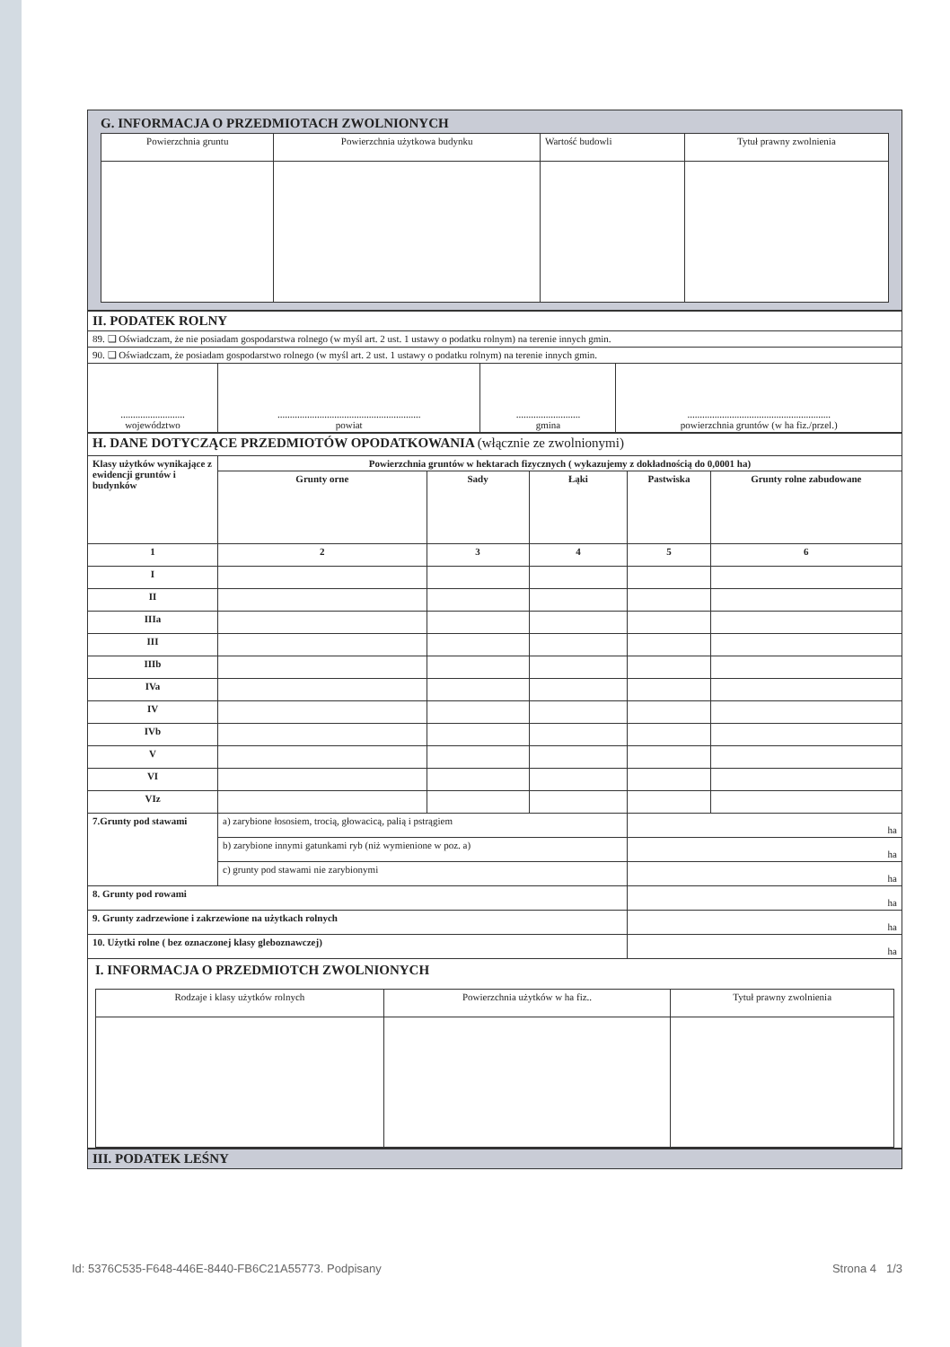G. INFORMACJA O PRZEDMIOTACH ZWOLNIONYCH
| Powierzchnia gruntu | Powierzchnia użytkowa budynku | Wartość budowli | Tytuł prawny zwolnienia |
| II. PODATEK ROLNY | | | |
| 89. ❑ Oświadczam, że nie posiadam gospodarstwa rolnego (w myśl art. 2 ust. 1 ustawy o podatku rolnym) na terenie innych gmin. | | | |
| 90. ❑ Oświadczam, że posiadam gospodarstwo rolnego (w myśl art. 2 ust. 1 ustawy o podatku rolnym) na terenie innych gmin. | | | |
| .......................... województwo | .......................................................... powiat | .......................... gmina | .......................................................... powierzchnia gruntów (w ha fiz./przel.) |
| H. DANE DOTYCZĄCE PRZEDMIOTÓW OPODATKOWANIA (włącznie ze zwolnionymi) | | | | | |
| Klasy użytków wynikające z ewidencji gruntów i budynków | Powierzchnia gruntów w hektarach fizycznych ( wykazujemy z dokładnością do 0,0001 ha) | | | | |
| | Grunty orne | Sady | Łąki | Pastwiska | Grunty rolne zabudowane |
| 1 | 2 | 3 | 4 | 5 | 6 |
| I | | | | | |
| II | | | | | |
| IIIa | | | | | |
| III | | | | | |
| IIIb | | | | | |
| IVa | | | | | |
| IV | | | | | |
| IVb | | | | | |
| V | | | | | |
| VI | | | | | |
| VIz | | | | | |
| 7.Grunty pod stawami | a) zarybione łososiem, trocią, głowacicą, palią i pstrągiem | | | ha | |
| | b) zarybione innymi gatunkami ryb (niż wymienione w poz. a) | | | ha | |
| | c) grunty pod stawami nie zarybionymi | | | ha | |
| 8. Grunty pod rowami | | | | ha | |
| 9. Grunty zadrzewione i zakrzewione na użytkach rolnych | | | | ha | |
| 10. Użytki rolne ( bez oznaczonej klasy gleboznawczej) | | | | ha | |
I. INFORMACJA O PRZEDMIOTCH ZWOLNIONYCH
| Rodzaje i klasy użytków rolnych | Powierzchnia użytków w ha fiz.. | Tytuł prawny zwolnienia |
III. PODATEK LEŚNY
Id: 5376C535-F648-446E-8440-FB6C21A55773. Podpisany Strona 4 1/3